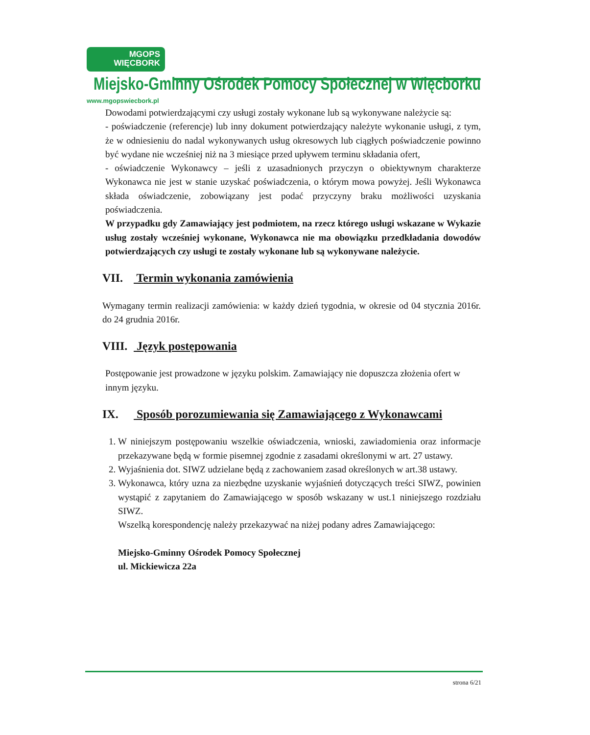MGOPS
WIĘCBORK
Miejsko-Gminny Ośrodek Pomocy Społecznej w Więcborku
www.mgopswiecbork.pl
Dowodami potwierdzającymi czy usługi zostały wykonane lub są wykonywane należycie są:
- poświadczenie (referencje) lub inny dokument potwierdzający należyte wykonanie usługi, z tym, że w odniesieniu do nadal wykonywanych usług okresowych lub ciągłych poświadczenie powinno być wydane nie wcześniej niż na 3 miesiące przed upływem terminu składania ofert,
- oświadczenie Wykonawcy – jeśli z uzasadnionych przyczyn o obiektywnym charakterze Wykonawca nie jest w stanie uzyskać poświadczenia, o którym mowa powyżej. Jeśli Wykonawca składa oświadczenie, zobowiązany jest podać przyczyny braku możliwości uzyskania poświadczenia.
W przypadku gdy Zamawiający jest podmiotem, na rzecz którego usługi wskazane w Wykazie usług zostały wcześniej wykonane, Wykonawca nie ma obowiązku przedkładania dowodów potwierdzających czy usługi te zostały wykonane lub są wykonywane należycie.
VII. Termin wykonania zamówienia
Wymagany termin realizacji zamówienia: w każdy dzień tygodnia, w okresie od 04 stycznia 2016r. do 24 grudnia 2016r.
VIII. Język postępowania
Postępowanie jest prowadzone w języku polskim. Zamawiający nie dopuszcza złożenia ofert w innym języku.
IX. Sposób porozumiewania się Zamawiającego z Wykonawcami
1. W niniejszym postępowaniu wszelkie oświadczenia, wnioski, zawiadomienia oraz informacje przekazywane będą w formie pisemnej zgodnie z zasadami określonymi w art. 27 ustawy.
2. Wyjaśnienia dot. SIWZ udzielane będą z zachowaniem zasad określonych w art.38 ustawy.
3. Wykonawca, który uzna za niezbędne uzyskanie wyjaśnień dotyczących treści SIWZ, powinien wystąpić z zapytaniem do Zamawiającego w sposób wskazany w ust.1 niniejszego rozdziału SIWZ.
Wszelką korespondencję należy przekazywać na niżej podany adres Zamawiającego:
Miejsko-Gminny Ośrodek Pomocy Społecznej
ul. Mickiewicza 22a
strona 6/21